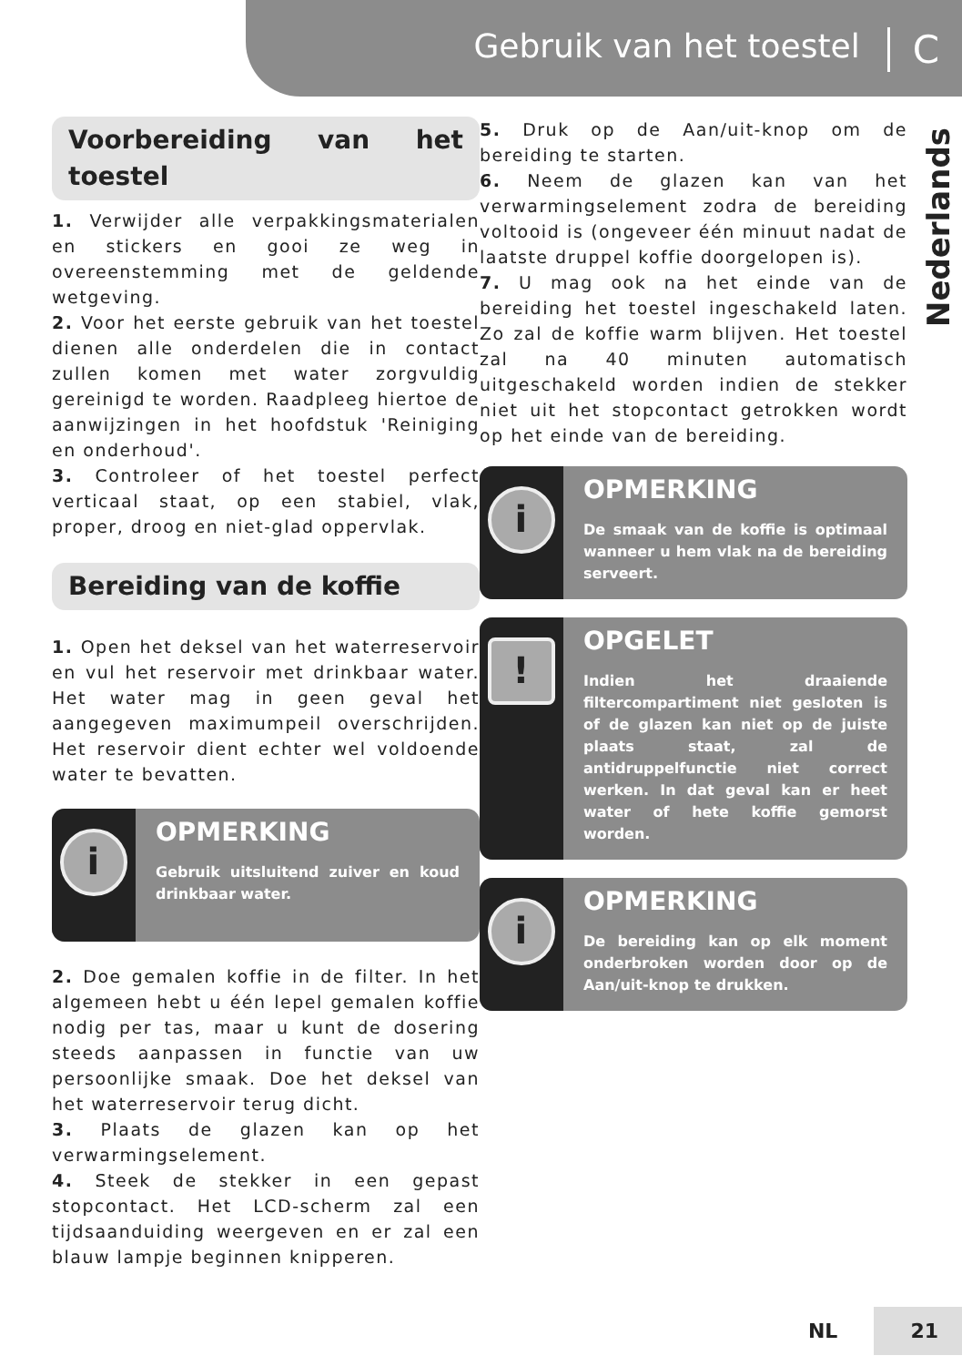Gebruik van het toestel C
Nederlands
Voorbereiding van het toestel
1. Verwijder alle verpakkingsmaterialen en stickers en gooi ze weg in overeenstemming met de geldende wetgeving.
2. Voor het eerste gebruik van het toestel dienen alle onderdelen die in contact zullen komen met water zorgvuldig gereinigd te worden. Raadpleeg hiertoe de aanwijzingen in het hoofdstuk 'Reiniging en onderhoud'.
3. Controleer of het toestel perfect verticaal staat, op een stabiel, vlak, proper, droog en niet-glad oppervlak.
Bereiding van de koffie
1. Open het deksel van het waterreservoir en vul het reservoir met drinkbaar water. Het water mag in geen geval het aangegeven maximumpeil overschrijden. Het reservoir dient echter wel voldoende water te bevatten.
i
OPMERKING
Gebruik uitsluitend zuiver en koud drinkbaar water.
2. Doe gemalen koffie in de filter. In het algemeen hebt u één lepel gemalen koffie nodig per tas, maar u kunt de dosering steeds aanpassen in functie van uw persoonlijke smaak. Doe het deksel van het waterreservoir terug dicht.
3. Plaats de glazen kan op het verwarmingselement.
4. Steek de stekker in een gepast stopcontact. Het LCD-scherm zal een tijdsaanduiding weergeven en er zal een blauw lampje beginnen knipperen.
5. Druk op de Aan/uit-knop om de bereiding te starten.
6. Neem de glazen kan van het verwarmingselement zodra de bereiding voltooid is (ongeveer één minuut nadat de laatste druppel koffie doorgelopen is).
7. U mag ook na het einde van de bereiding het toestel ingeschakeld laten. Zo zal de koffie warm blijven. Het toestel zal na 40 minuten automatisch uitgeschakeld worden indien de stekker niet uit het stopcontact getrokken wordt op het einde van de bereiding.
i
OPMERKING
De smaak van de koffie is optimaal wanneer u hem vlak na de bereiding serveert.
!
OPGELET
Indien het draaiende filtercompartiment niet gesloten is of de glazen kan niet op de juiste plaats staat, zal de antidruppelfunctie niet correct werken. In dat geval kan er heet water of hete koffie gemorst worden.
i
OPMERKING
De bereiding kan op elk moment onderbroken worden door op de Aan/uit-knop te drukken.
NL 21